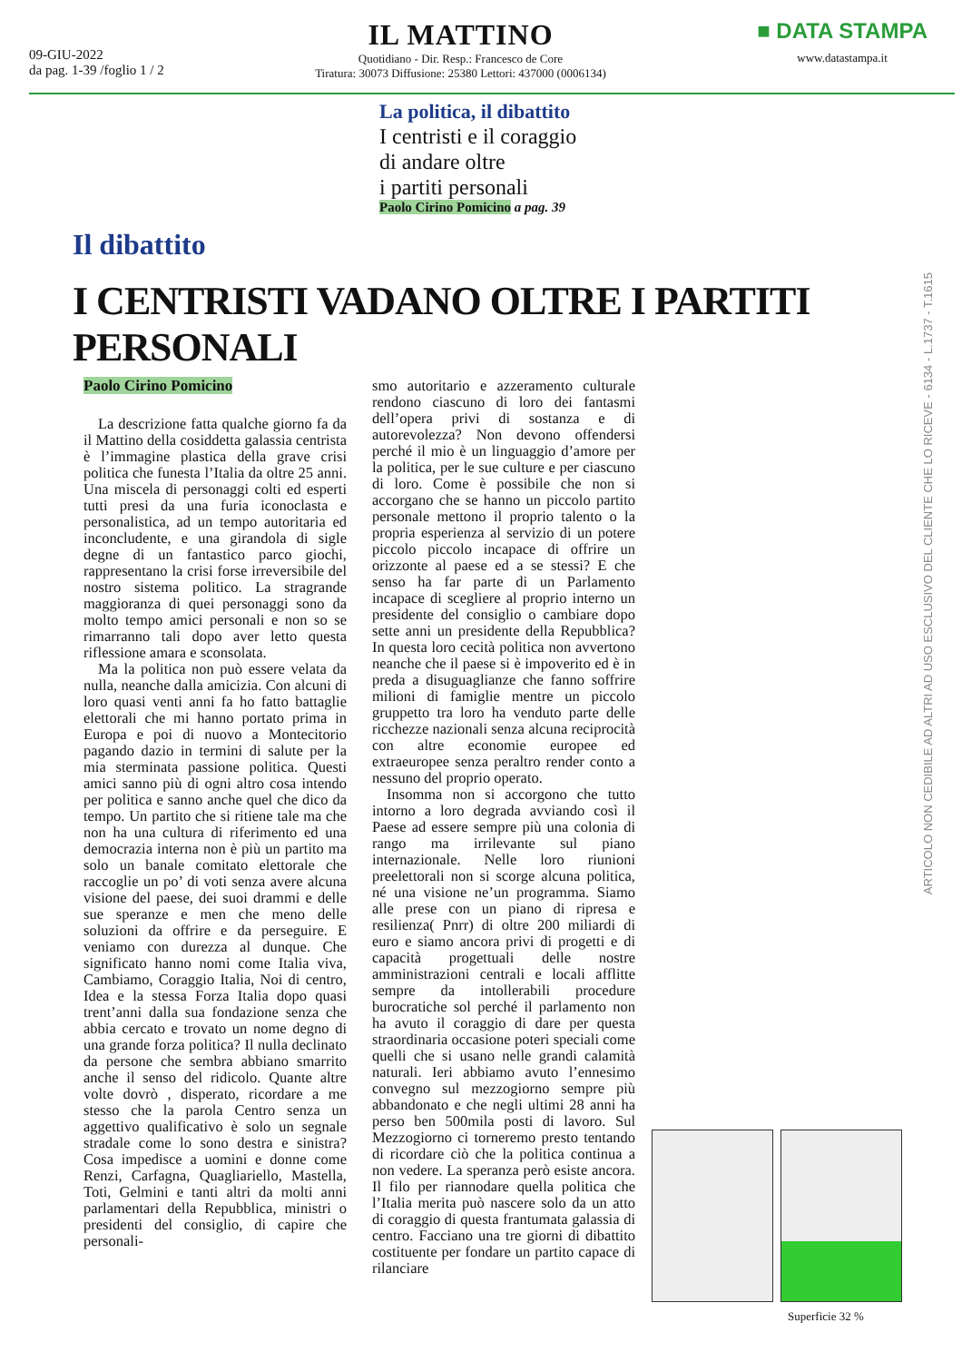09-GIU-2022
da pag. 1-39 /foglio 1 / 2
IL MATTINO
Quotidiano - Dir. Resp.: Francesco de Core
Tiratura: 30073 Diffusione: 25380 Lettori: 437000 (0006134)
■ DATA STAMPA
www.datastampa.it
La politica, il dibattito
I centristi e il coraggio
di andare oltre
i partiti personali
Paolo Cirino Pomicino a pag. 39
Il dibattito
I CENTRISTI VADANO OLTRE I PARTITI PERSONALI
Paolo Cirino Pomicino
La descrizione fatta qualche giorno fa da il Mattino della cosiddetta galassia centrista è l’immagine plastica della grave crisi politica che funesta l’Italia da oltre 25 anni. Una miscela di personaggi colti ed esperti tutti presi da una furia iconoclasta e personalistica, ad un tempo autoritaria ed inconcludente, e una girandola di sigle degne di un fantastico parco giochi, rappresentano la crisi forse irreversibile del nostro sistema politico. La stragrande maggioranza di quei personaggi sono da molto tempo amici personali e non so se rimarranno tali dopo aver letto questa riflessione amara e sconsolata.
Ma la politica non può essere velata da nulla, neanche dalla amicizia. Con alcuni di loro quasi venti anni fa ho fatto battaglie elettorali che mi hanno portato prima in Europa e poi di nuovo a Montecitorio pagando dazio in termini di salute per la mia sterminata passione politica. Questi amici sanno più di ogni altro cosa intendo per politica e sanno anche quel che dico da tempo. Un partito che si ritiene tale ma che non ha una cultura di riferimento ed una democrazia interna non è più un partito ma solo un banale comitato elettorale che raccoglie un po’ di voti senza avere alcuna visione del paese, dei suoi drammi e delle sue speranze e men che meno delle soluzioni da offrire e da perseguire. E veniamo con durezza al dunque. Che significato hanno nomi come Italia viva, Cambiamo, Coraggio Italia, Noi di centro, Idea e la stessa Forza Italia dopo quasi trent’anni dalla sua fondazione senza che abbia cercato e trovato un nome degno di una grande forza politica? Il nulla declinato da persone che sembra abbiano smarrito anche il senso del ridicolo. Quante altre volte dovrò , disperato, ricordare a me stesso che la parola Centro senza un aggettivo qualificativo è solo un segnale stradale come lo sono destra e sinistra? Cosa impedisce a uomini e donne come Renzi, Carfagna, Quagliariello, Mastella, Toti, Gelmini e tanti altri da molti anni parlamentari della Repubblica, ministri o presidenti del consiglio, di capire che personali-
smo autoritario e azzeramento culturale rendono ciascuno di loro dei fantasmi dell’opera privi di sostanza e di autorevolezza? Non devono offendersi perché il mio è un linguaggio d’amore per la politica, per le sue culture e per ciascuno di loro. Come è possibile che non si accorgano che se hanno un piccolo partito personale mettono il proprio talento o la propria esperienza al servizio di un potere piccolo piccolo incapace di offrire un orizzonte al paese ed a se stessi? E che senso ha far parte di un Parlamento incapace di scegliere al proprio interno un presidente del consiglio o cambiare dopo sette anni un presidente della Repubblica? In questa loro cecità politica non avvertono neanche che il paese si è impoverito ed è in preda a disuguaglianze che fanno soffrire milioni di famiglie mentre un piccolo gruppetto tra loro ha venduto parte delle ricchezze nazionali senza alcuna reciprocità con altre economie europee ed extraeuropee senza peraltro render conto a nessuno del proprio operato.
Insomma non si accorgono che tutto intorno a loro degrada avviando così il Paese ad essere sempre più una colonia di rango ma irrilevante sul piano internazionale. Nelle loro riunioni preelettorali non si scorge alcuna politica, né una visione ne’un programma. Siamo alle prese con un piano di ripresa e resilienza( Pnrr) di oltre 200 miliardi di euro e siamo ancora privi di progetti e di capacità progettuali delle nostre amministrazioni centrali e locali afflitte sempre da intollerabili procedure burocratiche sol perché il parlamento non ha avuto il coraggio di dare per questa straordinaria occasione poteri speciali come quelli che si usano nelle grandi calamità naturali. Ieri abbiamo avuto l’ennesimo convegno sul mezzogiorno sempre più abbandonato e che negli ultimi 28 anni ha perso ben 500mila posti di lavoro. Sul Mezzogiorno ci torneremo presto tentando di ricordare ciò che la politica continua a non vedere. La speranza però esiste ancora. Il filo per riannodare quella politica che l’Italia merita può nascere solo da un atto di coraggio di questa frantumata galassia di centro. Facciano una tre giorni di dibattito costituente per fondare un partito capace di rilanciare
ARTICOLO NON CEDIBILE AD ALTRI AD USO ESCLUSIVO DEL CLIENTE CHE LO RICEVE - 6134 - L.1737 - T.1615
Superficie 32 %